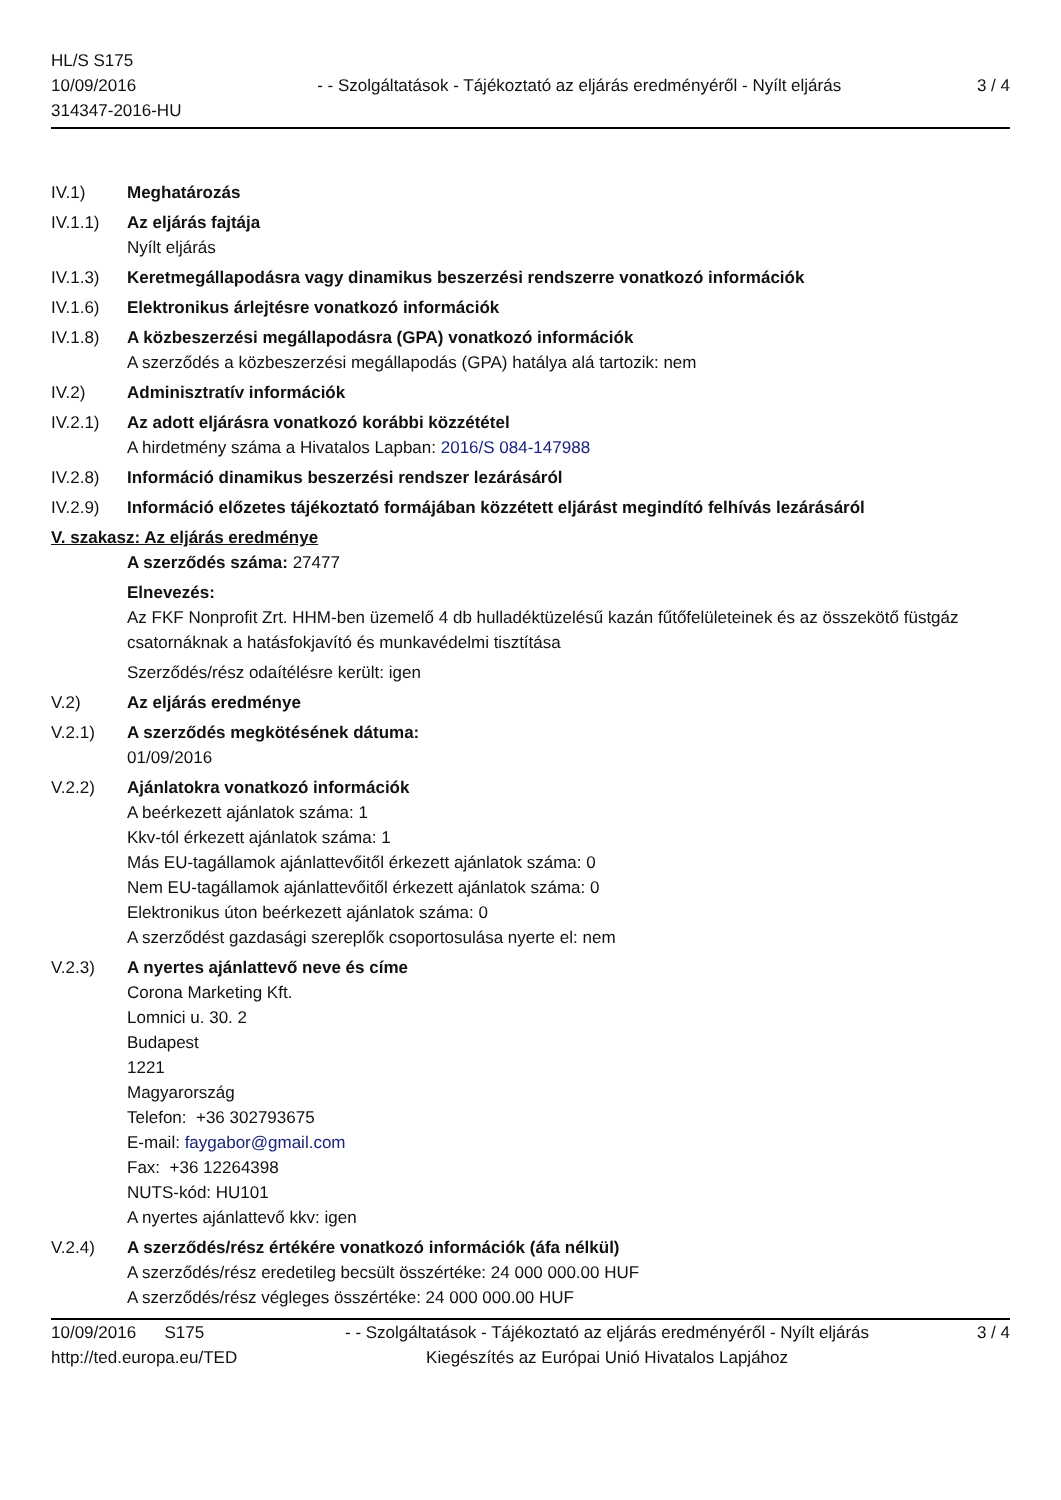HL/S S175
10/09/2016
314347-2016-HU
- - Szolgáltatások - Tájékoztató az eljárás eredményéről - Nyílt eljárás
3 / 4
IV.1) Meghatározás
IV.1.1) Az eljárás fajtája
Nyílt eljárás
IV.1.3) Keretmegállapodásra vagy dinamikus beszerzési rendszerre vonatkozó információk
IV.1.6) Elektronikus árlejtésre vonatkozó információk
IV.1.8) A közbeszerzési megállapodásra (GPA) vonatkozó információk
A szerződés a közbeszerzési megállapodás (GPA) hatálya alá tartozik: nem
IV.2) Adminisztratív információk
IV.2.1) Az adott eljárásra vonatkozó korábbi közzététel
A hirdetmény száma a Hivatalos Lapban: 2016/S 084-147988
IV.2.8) Információ dinamikus beszerzési rendszer lezárásáról
IV.2.9) Információ előzetes tájékoztató formájában közzétett eljárást megindító felhívás lezárásáról
V. szakasz: Az eljárás eredménye
A szerződés száma: 27477
Elnevezés:
Az FKF Nonprofit Zrt. HHM-ben üzemelő 4 db hulladéktüzelésű kazán fűtőfelületeinek és az összekötő füstgáz csatornáknak a hatásfokjavító és munkavédelmi tisztítása
Szerződés/rész odaítélésre került: igen
V.2) Az eljárás eredménye
V.2.1) A szerződés megkötésének dátuma:
01/09/2016
V.2.2) Ajánlatokra vonatkozó információk
A beérkezett ajánlatok száma: 1
Kkv-tól érkezett ajánlatok száma: 1
Más EU-tagállamok ajánlattevőitől érkezett ajánlatok száma: 0
Nem EU-tagállamok ajánlattevőitől érkezett ajánlatok száma: 0
Elektronikus úton beérkezett ajánlatok száma: 0
A szerződést gazdasági szereplők csoportosulása nyerte el: nem
V.2.3) A nyertes ajánlattevő neve és címe
Corona Marketing Kft.
Lomnici u. 30. 2
Budapest
1221
Magyarország
Telefon: +36 302793675
E-mail: faygabor@gmail.com
Fax: +36 12264398
NUTS-kód: HU101
A nyertes ajánlattevő kkv: igen
V.2.4) A szerződés/rész értékére vonatkozó információk (áfa nélkül)
A szerződés/rész eredetileg becsült összértéke: 24 000 000.00 HUF
A szerződés/rész végleges összértéke: 24 000 000.00 HUF
10/09/2016 S175
http://ted.europa.eu/TED
- - Szolgáltatások - Tájékoztató az eljárás eredményéről - Nyílt eljárás
Kiegészítés az Európai Unió Hivatalos Lapjához
3 / 4